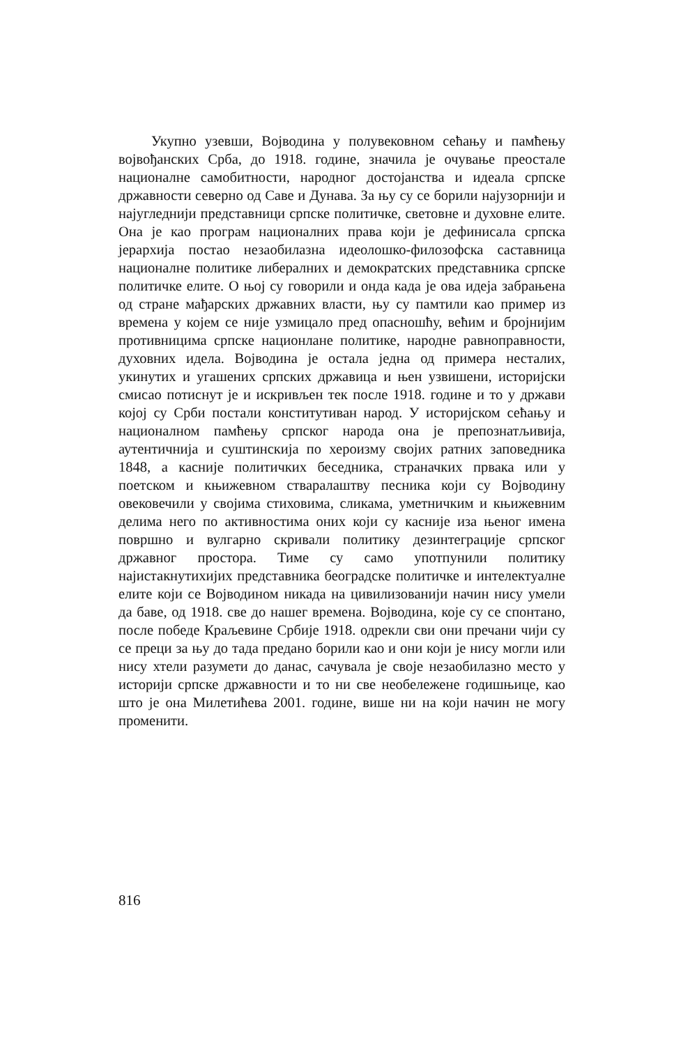Укупно узевши, Војводина у полувековном сећању и памћењу војвођанских Срба, до 1918. године, значила је очување преостале националне самобитности, народног достојанства и идеала српске државности северно од Саве и Дунава. За њу су се борили најузорнији и најугледнији представници српске политичке, световне и духовне елите. Она је као програм националних права који је дефинисала српска јерархија постао незаобилазна идеолошко-филозофска саставница националне политике либералних и демократских представника српске политичке елите. О њој су говорили и онда када је ова идеја забрањена од стране мађарских државних власти, њу су памтили као пример из времена у којем се није узмицало пред опасношћу, већим и бројнијим противницима српске нациoнлане политике, народне равноправности, духовних идела. Војводина је остала једна од примера несталих, укинутих и угашених српских државица и њен узвишени, историјски смисао потиснут је и искривљен тек после 1918. године и то у држави којој су Срби постали конститутиван народ. У историјском сећању и националном памћењу српског народа она је препознатљивија, аутентичнија и суштинскија по херoизму својих ратних заповедника 1848, а касније политичких беседника, страначких првака или у поетском и књижевном стваралаштву песника који су Војводину овековечили у својима стиховима, сликама, уметничким и књижевним делима него по активностима оних који су касније иза њеног имена површно и вулгарно скривали политику дезинтеграције српског државног простора. Тиме су само употпунили политику најистакнутихијих представника београдске политичке и интелектуалне елите који се Војводином никада на цивилизованији начин нису умели да баве, од 1918. све до нашег времена. Војводина, које су се спонтано, после победе Краљевине Србије 1918. одрекли сви они пречани чији су се преци за њу до тада предано борили као и они који је нису могли или нису хтели разумети до данас, сачувала је своје незаобилазно место у историји српске државности и то ни све необележене годишњице, као што је она Милетићева 2001. године, више ни на који начин не могу променити.
816